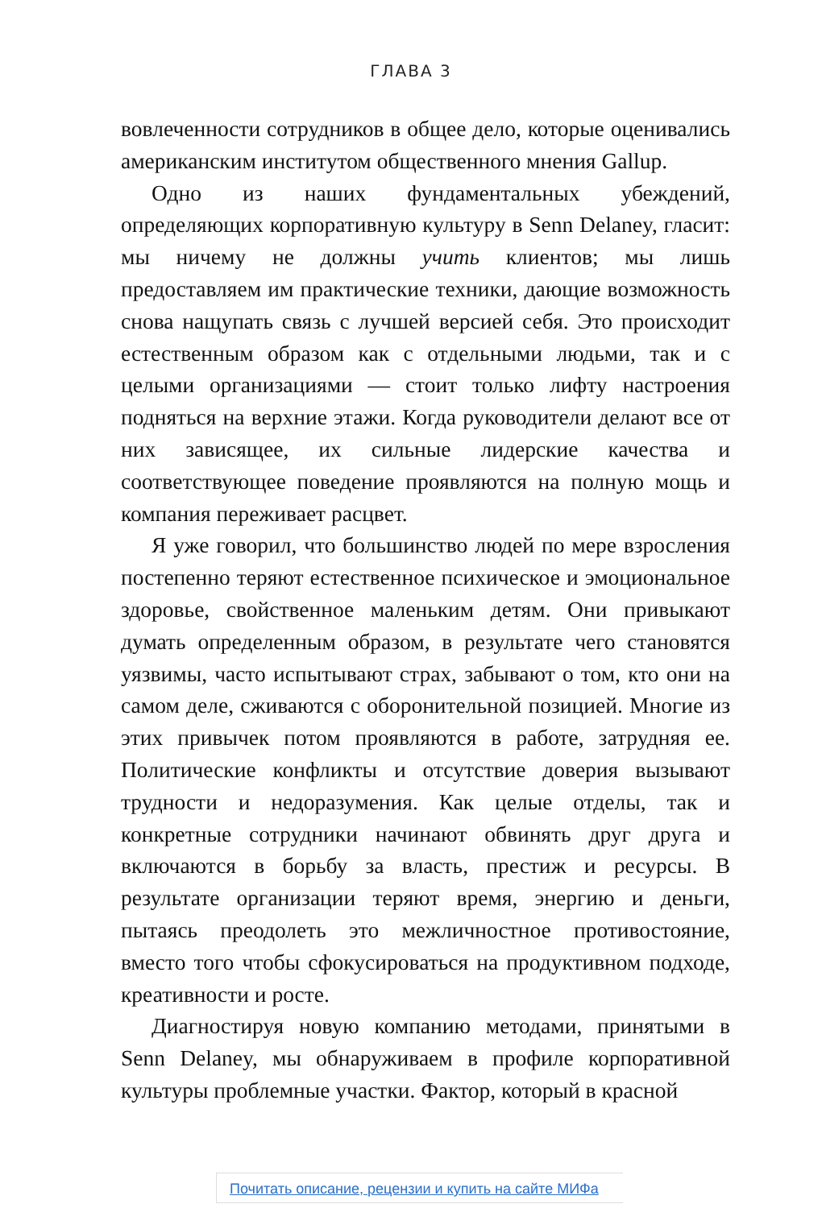ГЛАВА 3
вовлеченности сотрудников в общее дело, которые оценивались американским институтом общественного мнения Gallup.
Одно из наших фундаментальных убеждений, определяющих корпоративную культуру в Senn Delaney, гласит: мы ничему не должны учить клиентов; мы лишь предоставляем им практические техники, дающие возможность снова нащупать связь с лучшей версией себя. Это происходит естественным образом как с отдельными людьми, так и с целыми организациями — стоит только лифту настроения подняться на верхние этажи. Когда руководители делают все от них зависящее, их сильные лидерские качества и соответствующее поведение проявляются на полную мощь и компания переживает расцвет.
Я уже говорил, что большинство людей по мере взросления постепенно теряют естественное психическое и эмоциональное здоровье, свойственное маленьким детям. Они привыкают думать определенным образом, в результате чего становятся уязвимы, часто испытывают страх, забывают о том, кто они на самом деле, сживаются с оборонительной позицией. Многие из этих привычек потом проявляются в работе, затрудняя ее. Политические конфликты и отсутствие доверия вызывают трудности и недоразумения. Как целые отделы, так и конкретные сотрудники начинают обвинять друг друга и включаются в борьбу за власть, престиж и ресурсы. В результате организации теряют время, энергию и деньги, пытаясь преодолеть это межличностное противостояние, вместо того чтобы сфокусироваться на продуктивном подходе, креативности и росте.
Диагностируя новую компанию методами, принятыми в Senn Delaney, мы обнаруживаем в профиле корпоративной культуры проблемные участки. Фактор, который в красной
Почитать описание, рецензии и купить на сайте МИФа